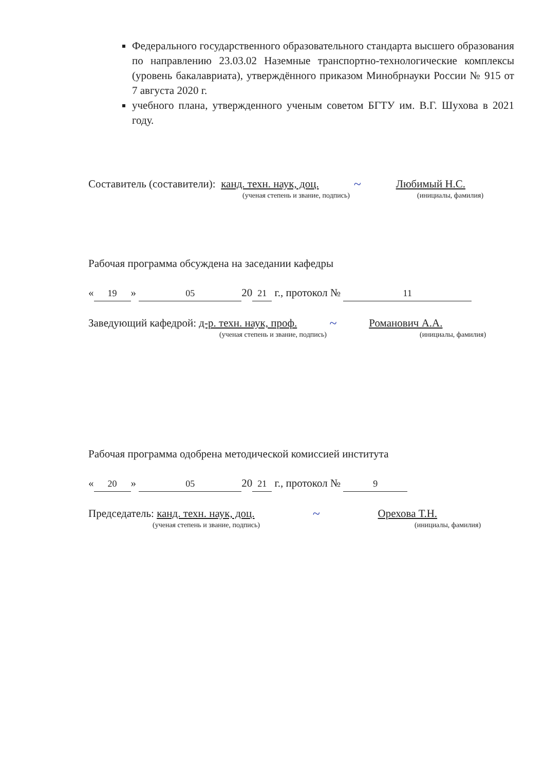Федерального государственного образовательного стандарта высшего образования по направлению 23.03.02 Наземные транспортно-технологические комплексы (уровень бакалавриата), утверждённого приказом Минобрнауки России № 915 от 7 августа 2020 г.
учебного плана, утвержденного ученым советом БГТУ им. В.Г. Шухова в 2021 году.
Составитель (составители): канд. техн. наук, доц. ~ Любимый Н.С.
(ученая степень и звание, подпись) (инициалы, фамилия)
Рабочая программа обсуждена на заседании кафедры
« 19 » 05 20 21 г., протокол № 11
Заведующий кафедрой: д-р. техн. наук, проф. ~ Романович А.А.
(ученая степень и звание, подпись) (инициалы, фамилия)
Рабочая программа одобрена методической комиссией института
« 20 » 05 20 21 г., протокол № 9
Председатель: канд. техн. наук, доц. ~ Орехова Т.Н.
(ученая степень и звание, подпись) (инициалы, фамилия)